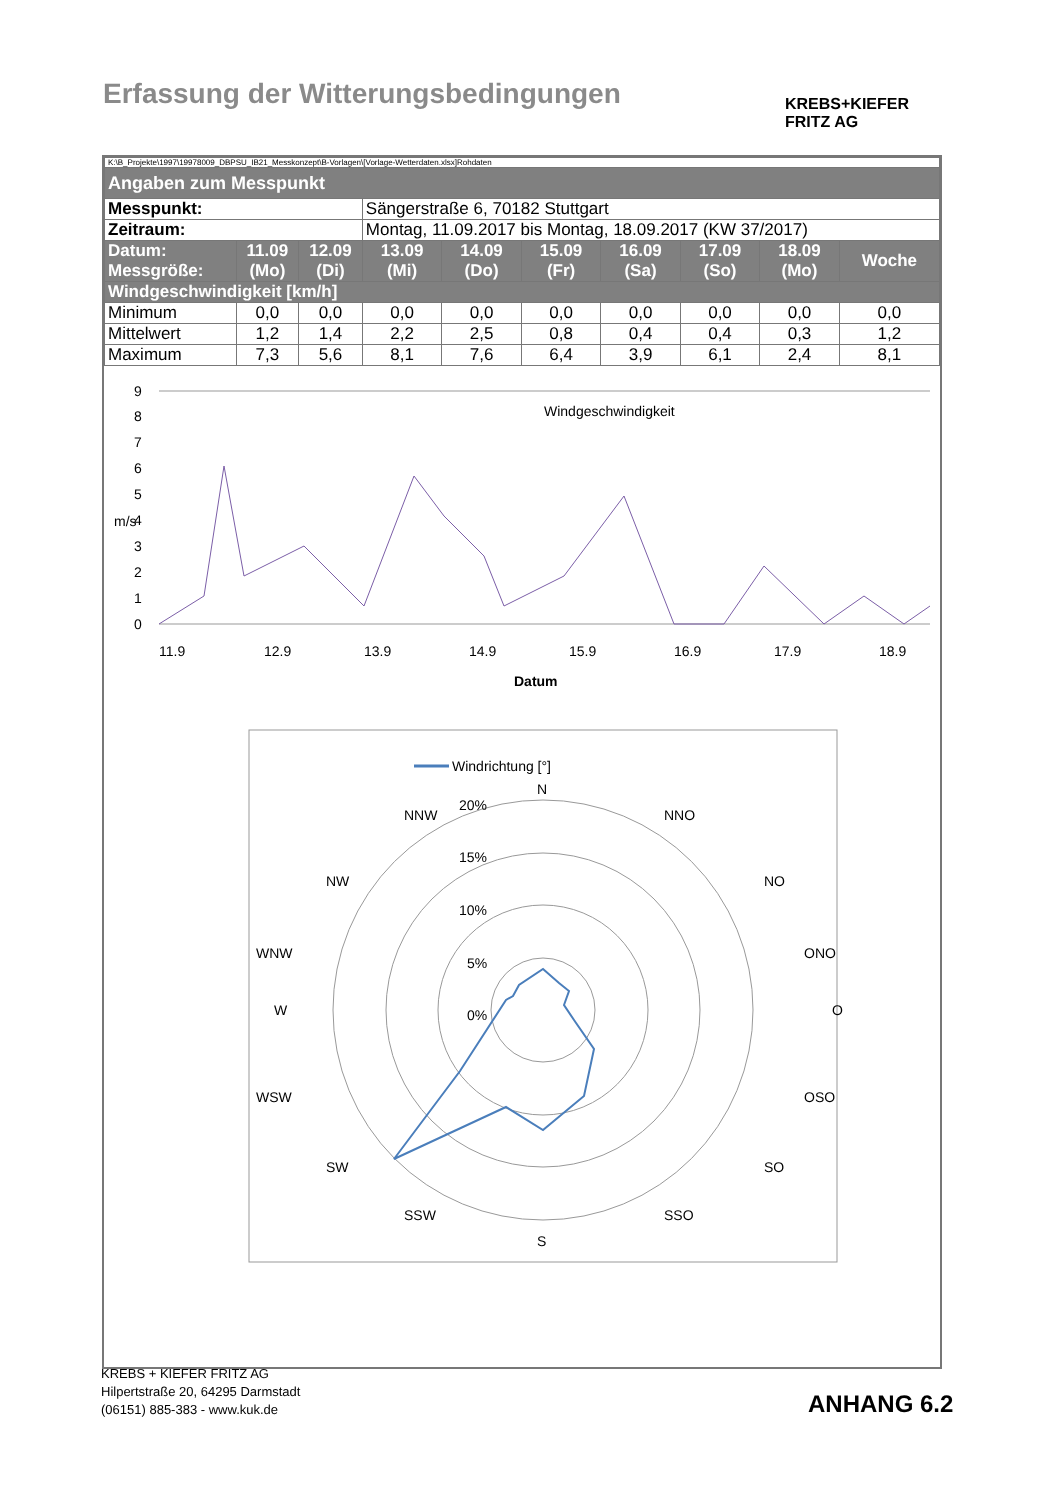Erfassung der Witterungsbedingungen
KREBS+KIEFER
FRITZ AG
| K:\B_Projekte\1997\19978009_DBPSU_IB21_Messkonzept\B-Vorlagen\[Vorlage-Wetterdaten.xlsx]Rohdaten | | | | | | | | | |
| Angaben zum Messpunkt | | | | | | | | | |
| Messpunkt: | | | Sängerstraße 6, 70182 Stuttgart | | | | | | |
| Zeitraum: | | | Montag, 11.09.2017 bis Montag, 18.09.2017 (KW 37/2017) | | | | | | |
| Datum: Messgröße: | 11.09 (Mo) | 12.09 (Di) | 13.09 (Mi) | 14.09 (Do) | 15.09 (Fr) | 16.09 (Sa) | 17.09 (So) | 18.09 (Mo) | Woche |
| Windgeschwindigkeit [km/h] | | | | | | | | | |
| Minimum | 0,0 | 0,0 | 0,0 | 0,0 | 0,0 | 0,0 | 0,0 | 0,0 | 0,0 |
| Mittelwert | 1,2 | 1,4 | 2,2 | 2,5 | 0,8 | 0,4 | 0,4 | 0,3 | 1,2 |
| Maximum | 7,3 | 5,6 | 8,1 | 7,6 | 6,4 | 3,9 | 6,1 | 2,4 | 8,1 |
Windgeschwindigkeit
9
8
7
6
5
4
3
2
1
0
m/s
11.9
12.9
13.9
14.9
15.9
16.9
17.9
18.9
Datum
Windrichtung [°]
N
NNO
NO
ONO
O
OSO
SO
SSO
S
SSW
SW
WSW
W
WNW
NW
NNW
20%
15%
10%
5%
0%
KREBS + KIEFER FRITZ AG
Hilpertstraße 20, 64295 Darmstadt
(06151) 885-383 - www.kuk.de
ANHANG 6.2